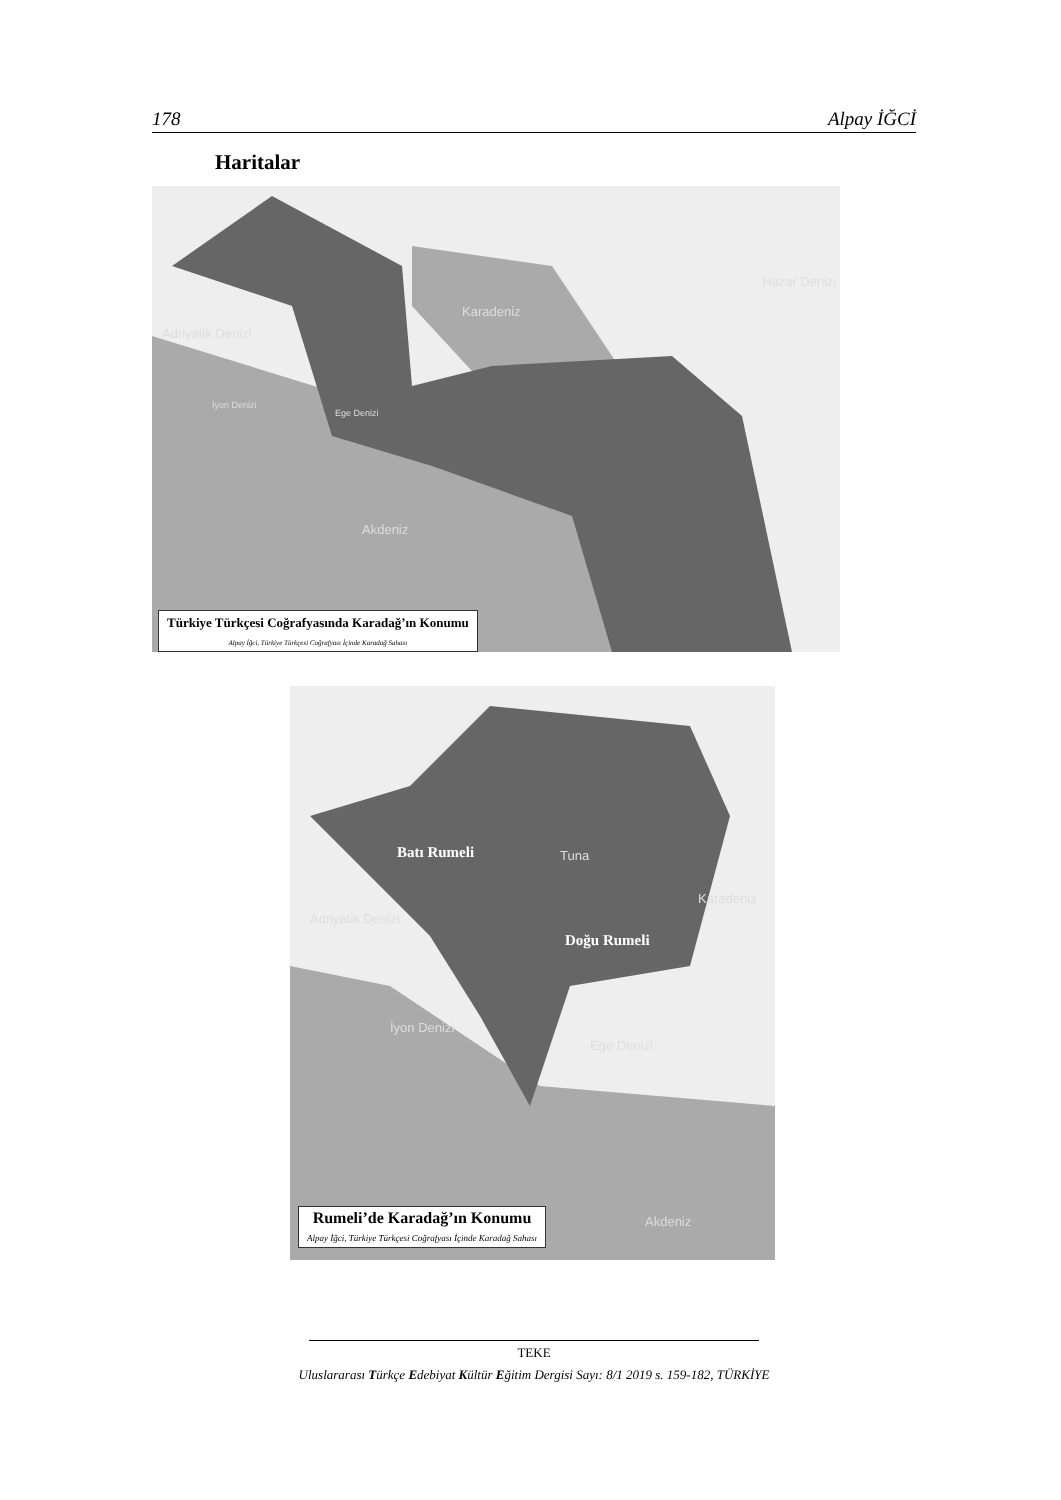178 Alpay İĞCİ
Haritalar
Karadeniz
Hazar Denizi
Adriyatik Denizi
İyon Denizi
Ege Denizi
Akdeniz
Türkiye Türkçesi Coğrafyasında Karadağ’ın Konumu
Alpay İğci, Türkiye Türkçesi Coğrafyası İçinde Karadağ Sahası
Batı Rumeli Tuna
Karadeniz
Doğu Rumeli
Adriyatik Denizi
İyon Denizi
Ege Denizi
Akdeniz
Rumeli’de Karadağ’ın Konumu
Alpay İğci, Türkiye Türkçesi Coğrafyası İçinde Karadağ Sahası
TEKE
Uluslararası Türkçe Edebiyat Kültür Eğitim Dergisi Sayı: 8/1 2019 s. 159-182, TÜRKİYE